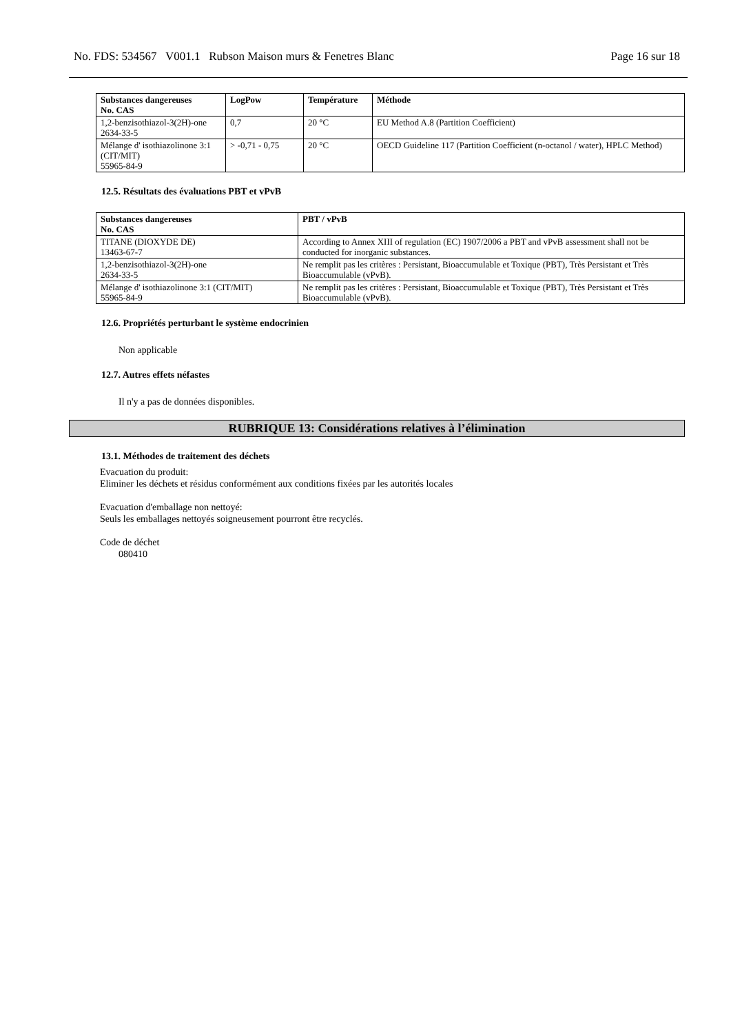No. FDS: 534567 V001.1 Rubson Maison murs & Fenetres Blanc Page 16 sur 18
| Substances dangereuses No. CAS | LogPow | Température | Méthode |
| --- | --- | --- | --- |
| 1,2-benzisothiazol-3(2H)-one 2634-33-5 | 0,7 | 20 °C | EU Method A.8 (Partition Coefficient) |
| Mélange d' isothiazolinone 3:1 (CIT/MIT) 55965-84-9 | > -0,71 - 0,75 | 20 °C | OECD Guideline 117 (Partition Coefficient (n-octanol / water), HPLC Method) |
12.5. Résultats des évaluations PBT et vPvB
| Substances dangereuses No. CAS | PBT / vPvB |
| --- | --- |
| TITANE (DIOXYDE DE) 13463-67-7 | According to Annex XIII of regulation (EC) 1907/2006 a PBT and vPvB assessment shall not be conducted for inorganic substances. |
| 1,2-benzisothiazol-3(2H)-one 2634-33-5 | Ne remplit pas les critères : Persistant, Bioaccumulable et Toxique (PBT), Très Persistant et Très Bioaccumulable (vPvB). |
| Mélange d' isothiazolinone 3:1 (CIT/MIT) 55965-84-9 | Ne remplit pas les critères : Persistant, Bioaccumulable et Toxique (PBT), Très Persistant et Très Bioaccumulable (vPvB). |
12.6. Propriétés perturbant le système endocrinien
Non applicable
12.7. Autres effets néfastes
Il n'y a pas de données disponibles.
RUBRIQUE 13: Considérations relatives à l’élimination
13.1. Méthodes de traitement des déchets
Evacuation du produit:
Eliminer les déchets et résidus conformément aux conditions fixées par les autorités locales
Evacuation d'emballage non nettoyé:
Seuls les emballages nettoyés soigneusement pourront être recyclés.
Code de déchet
080410